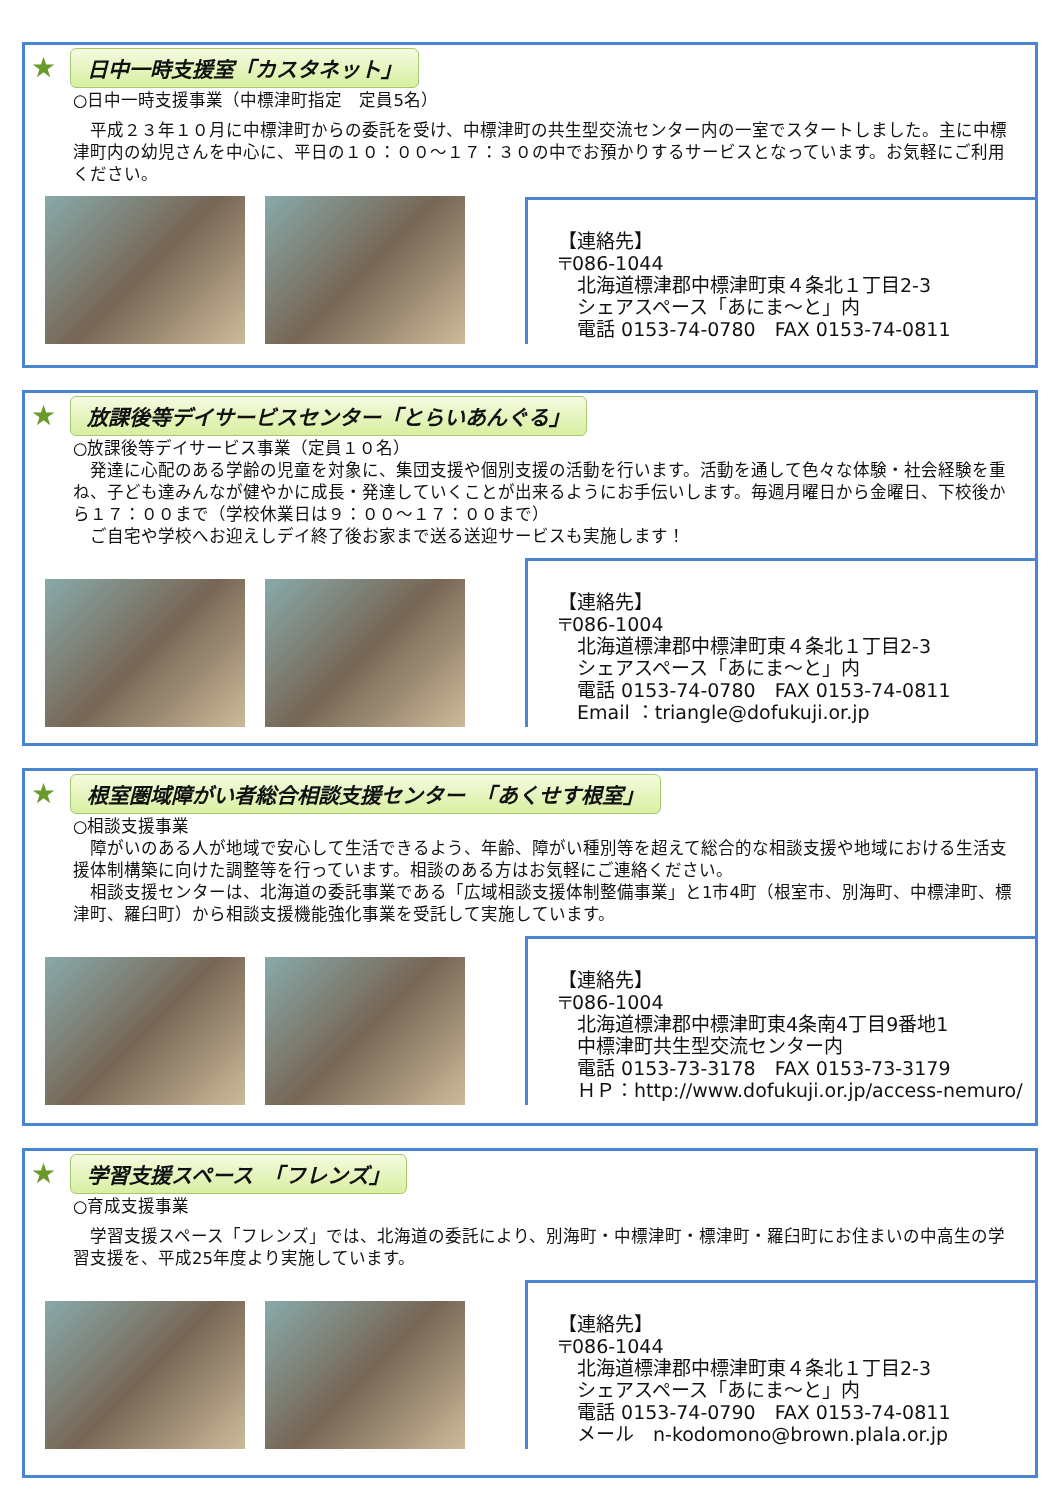★
日中一時支援室「カスタネット」
○日中一時支援事業（中標津町指定　定員5名）
　平成２３年１０月に中標津町からの委託を受け、中標津町の共生型交流センター内の一室でスタートしました。主に中標津町内の幼児さんを中心に、平日の１０：００～１７：３０の中でお預かりするサービスとなっています。お気軽にご利用ください。
【連絡先】
〒086-1044
　北海道標津郡中標津町東４条北１丁目2-3
　シェアスペース「あにま～と」内
　電話 0153-74-0780　FAX 0153-74-0811
★
放課後等デイサービスセンター「とらいあんぐる」
○放課後等デイサービス事業（定員１０名）
　発達に心配のある学齢の児童を対象に、集団支援や個別支援の活動を行います。活動を通して色々な体験・社会経験を重ね、子ども達みんなが健やかに成長・発達していくことが出来るようにお手伝いします。毎週月曜日から金曜日、下校後から１７：００まで（学校休業日は９：００～１７：００まで）
　ご自宅や学校へお迎えしデイ終了後お家まで送る送迎サービスも実施します！
【連絡先】
〒086-1004
　北海道標津郡中標津町東４条北１丁目2-3
　シェアスペース「あにま～と」内
　電話 0153-74-0780　FAX 0153-74-0811
　Email ：triangle@dofukuji.or.jp
★
根室圏域障がい者総合相談支援センター　「あくせす根室」
○相談支援事業
　障がいのある人が地域で安心して生活できるよう、年齢、障がい種別等を超えて総合的な相談支援や地域における生活支援体制構築に向けた調整等を行っています。相談のある方はお気軽にご連絡ください。
　相談支援センターは、北海道の委託事業である「広域相談支援体制整備事業」と1市4町（根室市、別海町、中標津町、標津町、羅臼町）から相談支援機能強化事業を受託して実施しています。
【連絡先】
〒086-1004
　北海道標津郡中標津町東4条南4丁目9番地1
　中標津町共生型交流センター内
　電話 0153-73-3178　FAX 0153-73-3179
　ＨＰ：http://www.dofukuji.or.jp/access-nemuro/
★
学習支援スペース　「フレンズ」
○育成支援事業
　学習支援スペース「フレンズ」では、北海道の委託により、別海町・中標津町・標津町・羅臼町にお住まいの中高生の学習支援を、平成25年度より実施しています。
【連絡先】
〒086-1044
　北海道標津郡中標津町東４条北１丁目2-3
　シェアスペース「あにま～と」内
　電話 0153-74-0790　FAX 0153-74-0811
　メール　n-kodomono@brown.plala.or.jp